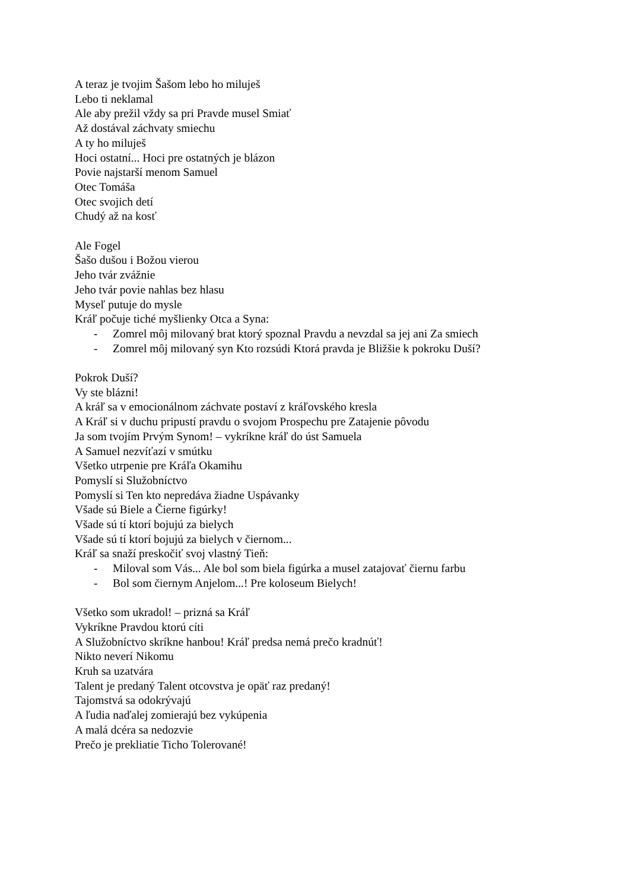A teraz je tvojim Šašom lebo ho miluješ
Lebo ti neklamal
Ale aby prežil vždy sa pri Pravde musel Smiať
Až dostával záchvaty smiechu
A ty ho miluješ
Hoci ostatní... Hoci pre ostatných je blázon
Povie najstarší menom Samuel
Otec Tomáša
Otec svojich detí
Chudý až na kosť
Ale Fogel
Šašo dušou i Božou vierou
Jeho tvár zvážnie
Jeho tvár povie nahlas bez hlasu
Myseľ putuje do mysle
Kráľ počuje tiché myšlienky Otca a Syna:
- Zomrel môj milovaný brat ktorý spoznal Pravdu a nevzdal sa jej ani Za smiech
- Zomrel môj milovaný syn Kto rozsúdi Ktorá pravda je Bližšie k pokroku Duší?
Pokrok Duší?
Vy ste blázni!
A kráľ sa v emocionálnom záchvate postaví z kráľovského kresla
A Kráľ si v duchu pripustí pravdu o svojom Prospechu pre Zatajenie pôvodu
Ja som tvojím Prvým Synom! – vykríkne kráľ do úst Samuela
A Samuel nezvíťazí v smútku
Všetko utrpenie pre Kráľa Okamihu
Pomyslí si Služobníctvo
Pomyslí si Ten kto nepredáva žiadne Uspávanky
Všade sú Biele a Čierne figúrky!
Všade sú tí ktorí bojujú za bielych
Všade sú tí ktorí bojujú za bielych v čiernom...
Kráľ sa snaží preskočiť svoj vlastný Tieň:
- Miloval som Vás... Ale bol som biela figúrka a musel zatajovať čiernu farbu
- Bol som čiernym Anjelom...! Pre koloseum Bielych!
Všetko som ukradol! – prizná sa Kráľ
Vykríkne Pravdou ktorú cíti
A Služobníctvo skríkne hanbou! Kráľ predsa nemá prečo kradnúť!
Nikto neverí Nikomu
Kruh sa uzatvára
Talent je predaný Talent otcovstva je opäť raz predaný!
Tajomstvá sa odokrývajú
A ľudia naďalej zomierajú bez vykúpenia
A malá dcéra sa nedozvie
Prečo je prekliatie Ticho Tolerované!